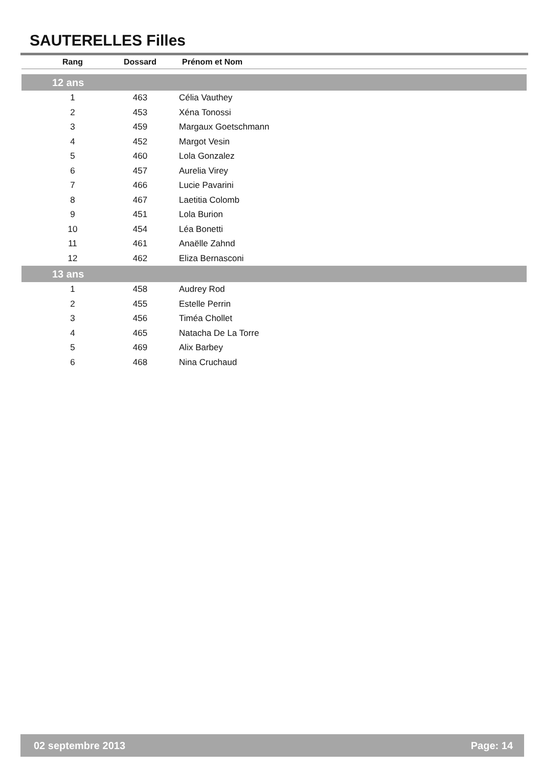SAUTERELLES Filles
| Rang | Dossard | Prénom et Nom |
| --- | --- | --- |
| 12 ans | | |
| 1 | 463 | Célia Vauthey |
| 2 | 453 | Xéna Tonossi |
| 3 | 459 | Margaux Goetschmann |
| 4 | 452 | Margot Vesin |
| 5 | 460 | Lola Gonzalez |
| 6 | 457 | Aurelia Virey |
| 7 | 466 | Lucie Pavarini |
| 8 | 467 | Laetitia Colomb |
| 9 | 451 | Lola Burion |
| 10 | 454 | Léa Bonetti |
| 11 | 461 | Anaëlle Zahnd |
| 12 | 462 | Eliza Bernasconi |
| 13 ans | | |
| 1 | 458 | Audrey Rod |
| 2 | 455 | Estelle Perrin |
| 3 | 456 | Timéa Chollet |
| 4 | 465 | Natacha De La Torre |
| 5 | 469 | Alix Barbey |
| 6 | 468 | Nina Cruchaud |
02 septembre 2013 Page: 14